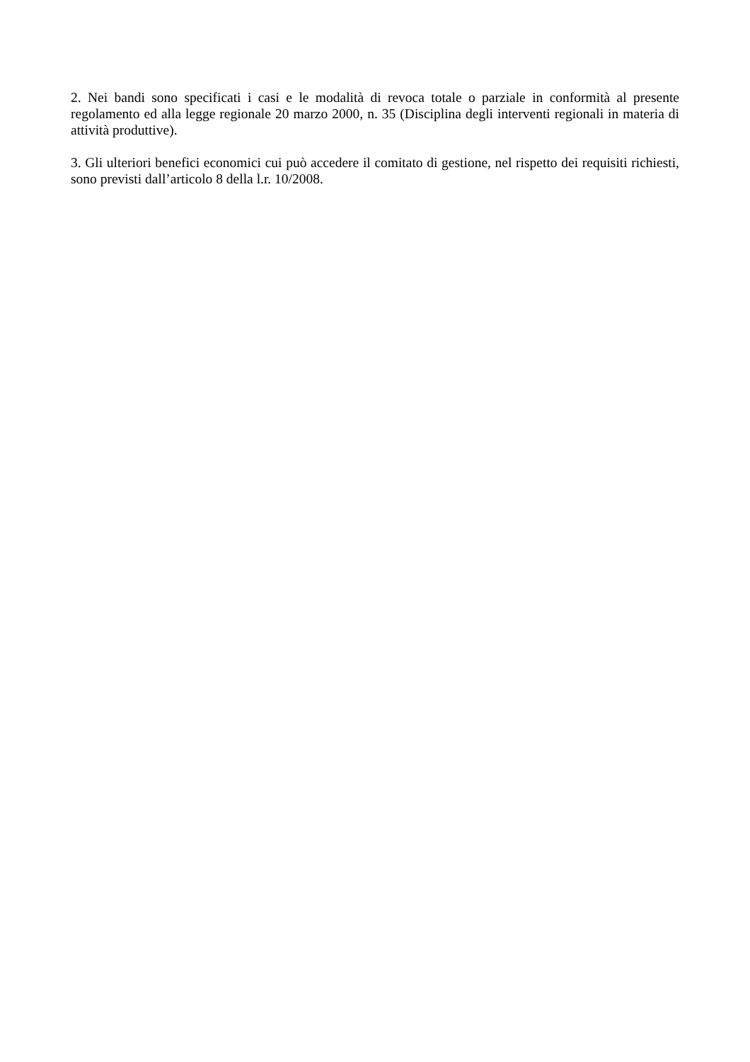2. Nei bandi sono specificati i casi e le modalità di revoca totale o parziale in conformità al presente regolamento ed alla legge regionale 20 marzo 2000, n. 35 (Disciplina degli interventi regionali in materia di attività produttive).
3. Gli ulteriori benefici economici cui può accedere il comitato di gestione, nel rispetto dei requisiti richiesti, sono previsti dall’articolo 8 della l.r. 10/2008.